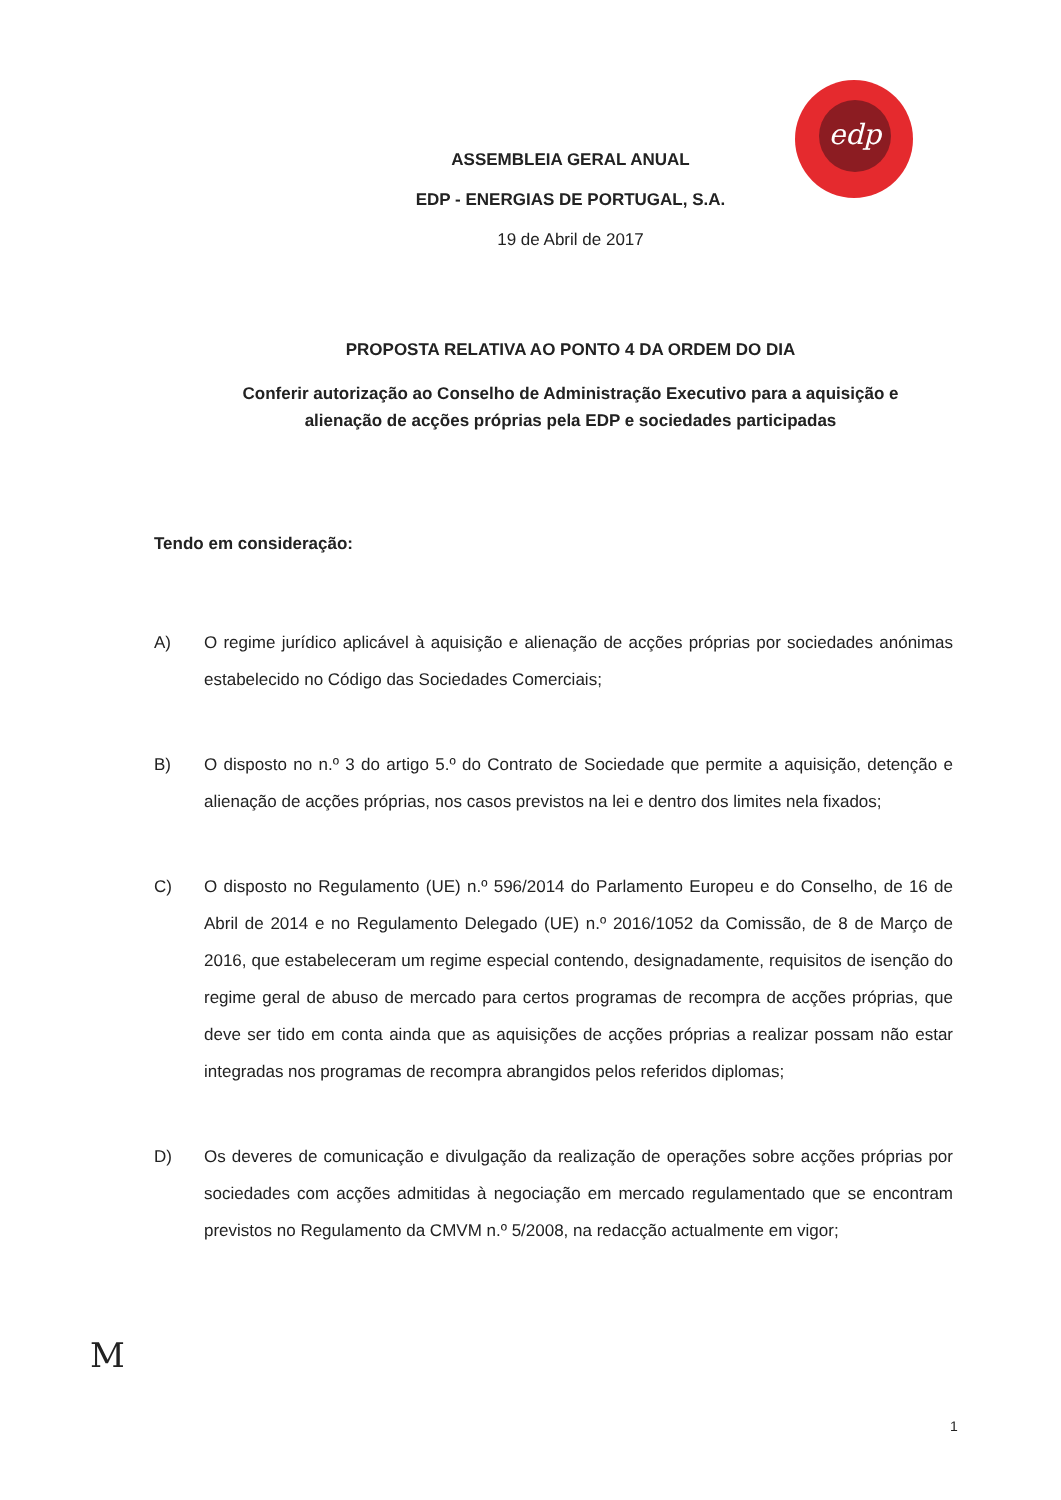edp
ASSEMBLEIA GERAL ANUAL
EDP - ENERGIAS DE PORTUGAL, S.A.
19 de Abril de 2017
PROPOSTA RELATIVA AO PONTO 4 DA ORDEM DO DIA
Conferir autorização ao Conselho de Administração Executivo para a aquisição e
alienação de acções próprias pela EDP e sociedades participadas
Tendo em consideração:
A) O regime jurídico aplicável à aquisição e alienação de acções próprias por sociedades anónimas estabelecido no Código das Sociedades Comerciais;
B) O disposto no n.º 3 do artigo 5.º do Contrato de Sociedade que permite a aquisição, detenção e alienação de acções próprias, nos casos previstos na lei e dentro dos limites nela fixados;
C) O disposto no Regulamento (UE) n.º 596/2014 do Parlamento Europeu e do Conselho, de 16 de Abril de 2014 e no Regulamento Delegado (UE) n.º 2016/1052 da Comissão, de 8 de Março de 2016, que estabeleceram um regime especial contendo, designadamente, requisitos de isenção do regime geral de abuso de mercado para certos programas de recompra de acções próprias, que deve ser tido em conta ainda que as aquisições de acções próprias a realizar possam não estar integradas nos programas de recompra abrangidos pelos referidos diplomas;
D) Os deveres de comunicação e divulgação da realização de operações sobre acções próprias por sociedades com acções admitidas à negociação em mercado regulamentado que se encontram previstos no Regulamento da CMVM n.º 5/2008, na redacção actualmente em vigor;
M
1